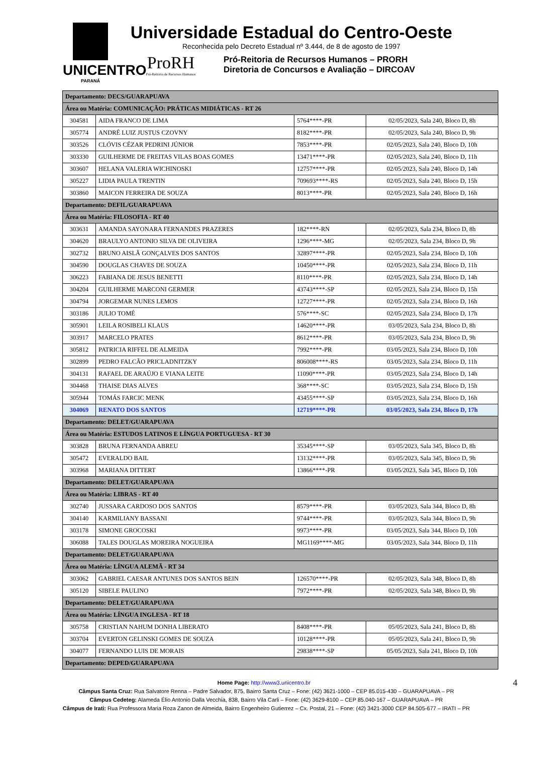UNICENTRO
PARANÁ
Universidade Estadual do Centro-Oeste
Reconhecida pelo Decreto Estadual nº 3.444, de 8 de agosto de 1997
ProRH
Pró-Reitoria de Recursos Humanos
Pró-Reitoria de Recursos Humanos – PRORH
Diretoria de Concursos e Avaliação – DIRCOAV
| Departamento: DECS/GUARAPUAVA | | | |
| Área ou Matéria: COMUNICAÇÃO: PRÁTICAS MIDIÁTICAS - RT 26 | | | |
| 304581 | AIDA FRANCO DE LIMA | 5764****-PR | 02/05/2023, Sala 240, Bloco D, 8h |
| 305774 | ANDRÉ LUIZ JUSTUS CZOVNY | 8182****-PR | 02/05/2023, Sala 240, Bloco D, 9h |
| 303526 | CLÓVIS CÉZAR PEDRINI JÚNIOR | 7853****-PR | 02/05/2023, Sala 240, Bloco D, 10h |
| 303330 | GUILHERME DE FREITAS VILAS BOAS GOMES | 13471****-PR | 02/05/2023, Sala 240, Bloco D, 11h |
| 303607 | HELANA VALERIA WICHINOSKI | 12757****-PR | 02/05/2023, Sala 240, Bloco D, 14h |
| 305227 | LIDIA PAULA TRENTIN | 709693****-RS | 02/05/2023, Sala 240, Bloco D, 15h |
| 303860 | MAICON FERREIRA DE SOUZA | 8013****-PR | 02/05/2023, Sala 240, Bloco D, 16h |
| Departamento: DEFIL/GUARAPUAVA | | | |
| Área ou Matéria: FILOSOFIA - RT 40 | | | |
| 303631 | AMANDA SAYONARA FERNANDES PRAZERES | 182****-RN | 02/05/2023, Sala 234, Bloco D, 8h |
| 304620 | BRAULYO ANTONIO SILVA DE OLIVEIRA | 1296****-MG | 02/05/2023, Sala 234, Bloco D, 9h |
| 302732 | BRUNO AISLÃ GONÇALVES DOS SANTOS | 32897****-PR | 02/05/2023, Sala 234, Bloco D, 10h |
| 304590 | DOUGLAS CHAVES DE SOUZA | 10450****-PR | 02/05/2023, Sala 234, Bloco D, 11h |
| 306223 | FABIANA DE JESUS BENETTI | 8110****-PR | 02/05/2023, Sala 234, Bloco D, 14h |
| 304204 | GUILHERME MARCONI GERMER | 43743****-SP | 02/05/2023, Sala 234, Bloco D, 15h |
| 304794 | JORGEMAR NUNES LEMOS | 12727****-PR | 02/05/2023, Sala 234, Bloco D, 16h |
| 303186 | JULIO TOMÉ | 576****-SC | 02/05/2023, Sala 234, Bloco D, 17h |
| 305901 | LEILA ROSIBELI KLAUS | 14620****-PR | 03/05/2023, Sala 234, Bloco D, 8h |
| 303917 | MARCELO PRATES | 8612****-PR | 03/05/2023, Sala 234, Bloco D, 9h |
| 305812 | PATRICIA RIFFEL DE ALMEIDA | 7992****-PR | 03/05/2023, Sala 234, Bloco D, 10h |
| 302899 | PEDRO FALCÃO PRICLADNITZKY | 806008****-RS | 03/05/2023, Sala 234, Bloco D, 11h |
| 304131 | RAFAEL DE ARAÚJO E VIANA LEITE | 11090****-PR | 03/05/2023, Sala 234, Bloco D, 14h |
| 304468 | THAISE DIAS ALVES | 368****-SC | 03/05/2023, Sala 234, Bloco D, 15h |
| 305944 | TOMÁS FARCIC MENK | 43455****-SP | 03/05/2023, Sala 234, Bloco D, 16h |
| 304069 | RENATO DOS SANTOS | 12719****-PR | 03/05/2023, Sala 234, Bloco D, 17h |
| Departamento: DELET/GUARAPUAVA | | | |
| Área ou Matéria: ESTUDOS LATINOS E LÍNGUA PORTUGUESA - RT 30 | | | |
| 303828 | BRUNA FERNANDA ABREU | 35345****-SP | 03/05/2023, Sala 345, Bloco D, 8h |
| 305472 | EVERALDO BAIL | 13132****-PR | 03/05/2023, Sala 345, Bloco D, 9h |
| 303968 | MARIANA DITTERT | 13866****-PR | 03/05/2023, Sala 345, Bloco D, 10h |
| Departamento: DELET/GUARAPUAVA | | | |
| Área ou Matéria: LIBRAS - RT 40 | | | |
| 302740 | JUSSARA CARDOSO DOS SANTOS | 8579****-PR | 03/05/2023, Sala 344, Bloco D, 8h |
| 304140 | KARMILIANY BASSANI | 9744****-PR | 03/05/2023, Sala 344, Bloco D, 9h |
| 303178 | SIMONE GROCOSKI | 9973****-PR | 03/05/2023, Sala 344, Bloco D, 10h |
| 306088 | TALES DOUGLAS MOREIRA NOGUEIRA | MG1169****-MG | 03/05/2023, Sala 344, Bloco D, 11h |
| Departamento: DELET/GUARAPUAVA | | | |
| Área ou Matéria: LÍNGUA ALEMÃ - RT 34 | | | |
| 303062 | GABRIEL CAESAR ANTUNES DOS SANTOS BEIN | 126570****-PR | 02/05/2023, Sala 348, Bloco D, 8h |
| 305120 | SIBELE PAULINO | 7972****-PR | 02/05/2023, Sala 348, Bloco D, 9h |
| Departamento: DELET/GUARAPUAVA | | | |
| Área ou Matéria: LÍNGUA INGLESA - RT 18 | | | |
| 305758 | CRISTIAN NAHUM DONHA LIBERATO | 8408****-PR | 05/05/2023, Sala 241, Bloco D, 8h |
| 303704 | EVERTON GELINSKI GOMES DE SOUZA | 10128****-PR | 05/05/2023, Sala 241, Bloco D, 9h |
| 304077 | FERNANDO LUIS DE MORAIS | 29838****-SP | 05/05/2023, Sala 241, Bloco D, 10h |
| Departamento: DEPED/GUARAPUAVA | | | |
4 Home Page: http://www3.unicentro.br
Câmpus Santa Cruz: Rua Salvatore Renna – Padre Salvador, 875, Bairro Santa Cruz – Fone: (42) 3621-1000 – CEP 85.015-430 – GUARAPUAVA – PR
Câmpus Cedeteg: Alameda Élio Antonio Dalla Vecchia, 838, Bairro Vila Carli – Fone: (42) 3629-8100 – CEP 85.040-167 – GUARAPUAVA – PR
Câmpus de Irati: Rua Professora Maria Roza Zanon de Almeida, Bairro Engenheiro Gutierrez – Cx. Postal, 21 – Fone: (42) 3421-3000 CEP 84.505-677 – IRATI – PR